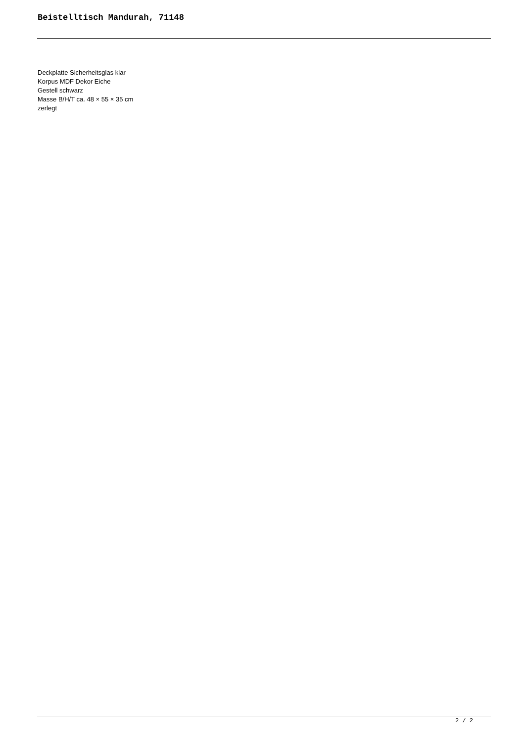Beistelltisch Mandurah, 71148
Deckplatte Sicherheitsglas klar
Korpus MDF Dekor Eiche
Gestell schwarz
Masse B/H/T ca. 48 × 55 × 35 cm
zerlegt
2 / 2